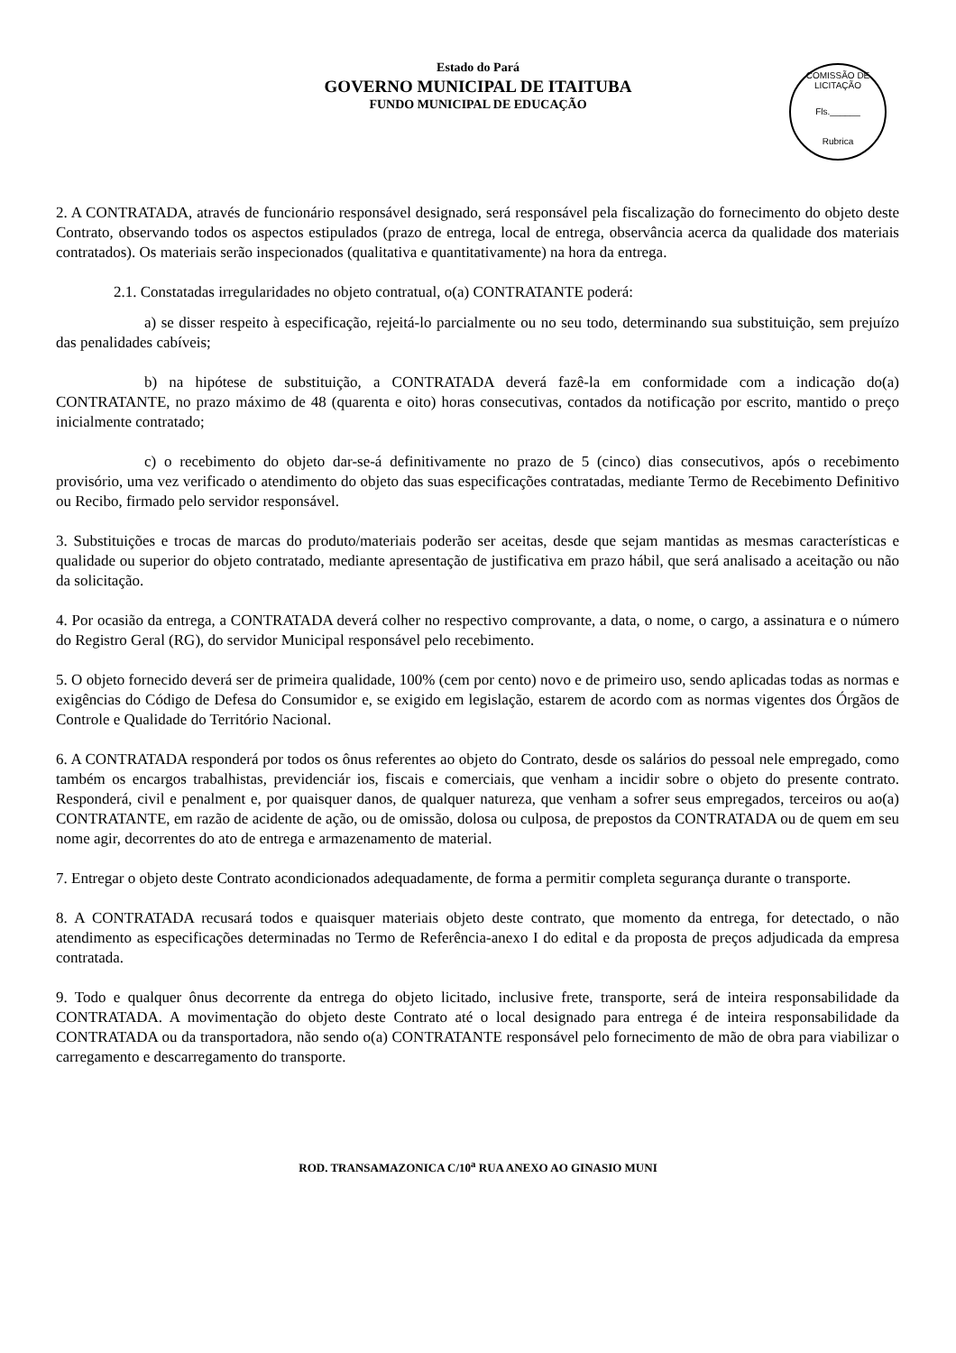Estado do Pará
GOVERNO MUNICIPAL DE ITAITUBA
FUNDO MUNICIPAL DE EDUCAÇÃO
COMISSÃO DE LICITAÇÃO
Fls.______
Rubrica
2. A CONTRATADA, através de funcionário responsável designado, será responsável pela fiscalização do fornecimento do objeto deste Contrato, observando todos os aspectos estipulados (prazo de entrega, local de entrega, observância acerca da qualidade dos materiais contratados). Os materiais serão inspecionados (qualitativa e quantitativamente) na hora da entrega.
2.1. Constatadas irregularidades no objeto contratual, o(a) CONTRATANTE poderá:
a) se disser respeito à especificação, rejeitá-lo parcialmente ou no seu todo, determinando sua substituição, sem prejuízo das penalidades cabíveis;
b) na hipótese de substituição, a CONTRATADA deverá fazê-la em conformidade com a indicação do(a) CONTRATANTE, no prazo máximo de 48 (quarenta e oito) horas consecutivas, contados da notificação por escrito, mantido o preço inicialmente contratado;
c) o recebimento do objeto dar-se-á definitivamente no prazo de 5 (cinco) dias consecutivos, após o recebimento provisório, uma vez verificado o atendimento do objeto das suas especificações contratadas, mediante Termo de Recebimento Definitivo ou Recibo, firmado pelo servidor responsável.
3. Substituições e trocas de marcas do produto/materiais poderão ser aceitas, desde que sejam mantidas as mesmas características e qualidade ou superior do objeto contratado, mediante apresentação de justificativa em prazo hábil, que será analisado a aceitação ou não da solicitação.
4. Por ocasião da entrega, a CONTRATADA deverá colher no respectivo comprovante, a data, o nome, o cargo, a assinatura e o número do Registro Geral (RG), do servidor Municipal responsável pelo recebimento.
5. O objeto fornecido deverá ser de primeira qualidade, 100% (cem por cento) novo e de primeiro uso, sendo aplicadas todas as normas e exigências do Código de Defesa do Consumidor e, se exigido em legislação, estarem de acordo com as normas vigentes dos Órgãos de Controle e Qualidade do Território Nacional.
6. A CONTRATADA responderá por todos os ônus referentes ao objeto do Contrato, desde os salários do pessoal nele empregado, como também os encargos trabalhistas, previdenciár ios, fiscais e comerciais, que venham a incidir sobre o objeto do presente contrato. Responderá, civil e penalment e, por quaisquer danos, de qualquer natureza, que venham a sofrer seus empregados, terceiros ou ao(a) CONTRATANTE, em razão de acidente de ação, ou de omissão, dolosa ou culposa, de prepostos da CONTRATADA ou de quem em seu nome agir, decorrentes do ato de entrega e armazenamento de material.
7. Entregar o objeto deste Contrato acondicionados adequadamente, de forma a permitir completa segurança durante o transporte.
8. A CONTRATADA recusará todos e quaisquer materiais objeto deste contrato, que momento da entrega, for detectado, o não atendimento as especificações determinadas no Termo de Referência-anexo I do edital e da proposta de preços adjudicada da empresa contratada.
9. Todo e qualquer ônus decorrente da entrega do objeto licitado, inclusive frete, transporte, será de inteira responsabilidade da CONTRATADA. A movimentação do objeto deste Contrato até o local designado para entrega é de inteira responsabilidade da CONTRATADA ou da transportadora, não sendo o(a) CONTRATANTE responsável pelo fornecimento de mão de obra para viabilizar o carregamento e descarregamento do transporte.
ROD. TRANSAMAZONICA C/10<sup>a</sup> RUA ANEXO AO GINASIO MUNI